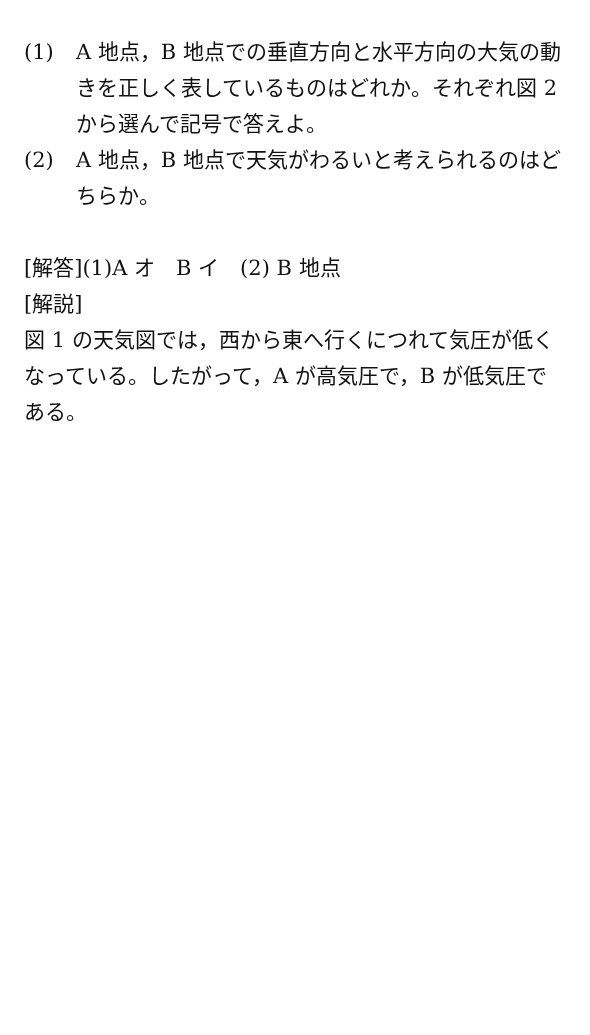(1) A 地点，B 地点での垂直方向と水平方向の大気の動きを正しく表しているものはどれか。それぞれ図 2 から選んで記号で答えよ。
(2) A 地点，B 地点で天気がわるいと考えられるのはどちらか。
[解答](1)A オ　B イ　(2) B 地点
[解説]
図 1 の天気図では，西から東へ行くにつれて気圧が低くなっている。したがって，A が高気圧で，B が低気圧である。